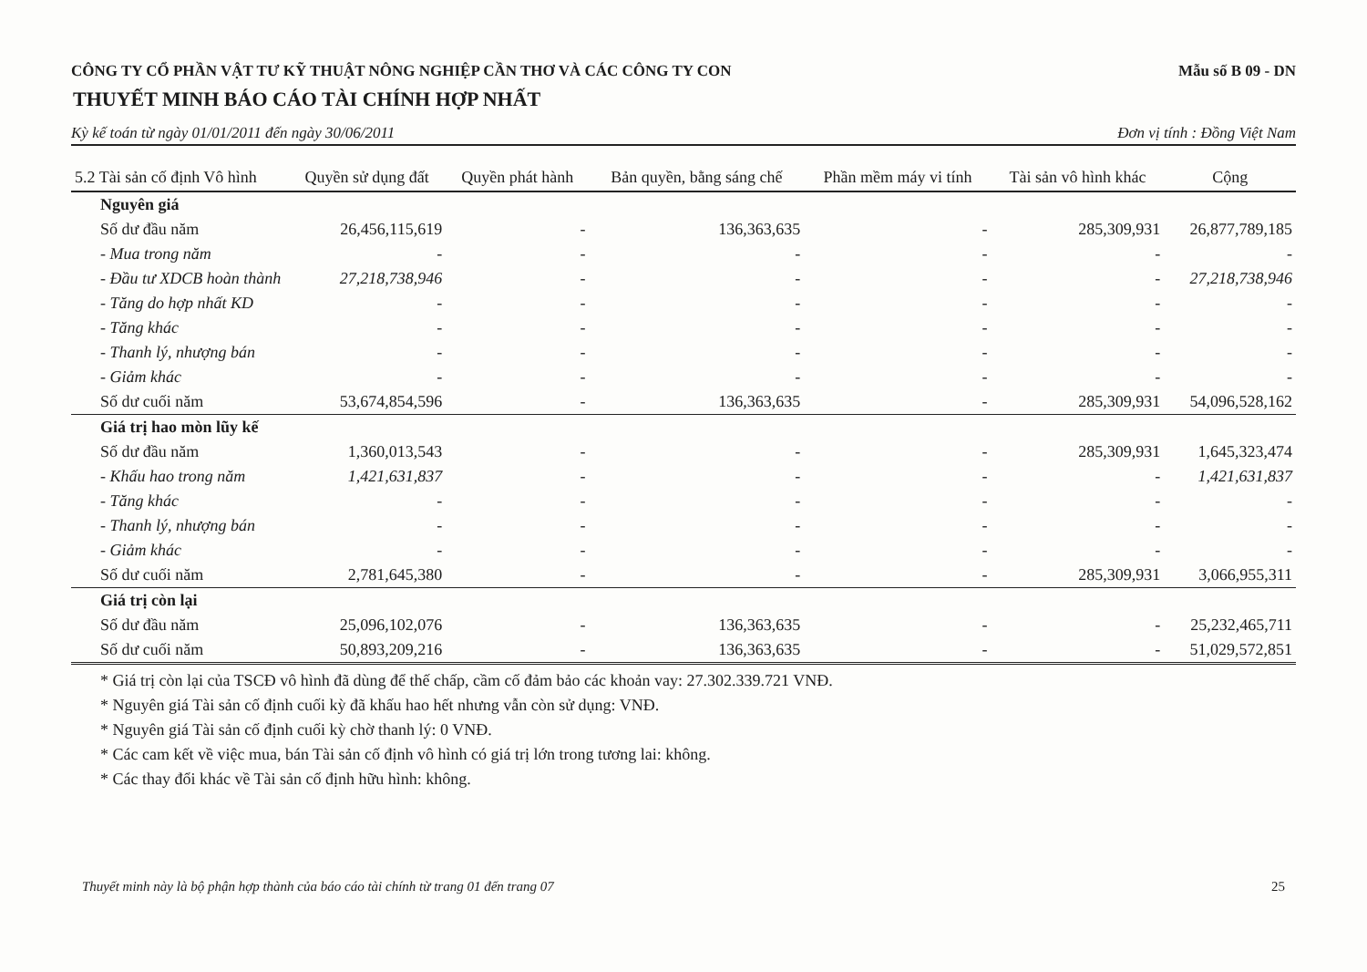CÔNG TY CỔ PHẦN VẬT TƯ KỸ THUẬT NÔNG NGHIỆP CẦN THƠ VÀ CÁC CÔNG TY CON Mẫu số B 09 - DN
THUYẾT MINH BÁO CÁO TÀI CHÍNH HỢP NHẤT
Kỳ kế toán từ ngày 01/01/2011 đến ngày 30/06/2011 Đơn vị tính : Đồng Việt Nam
| 5.2 Tài sản cố định Vô hình | Quyền sử dụng đất | Quyền phát hành | Bản quyền, bằng sáng chế | Phần mềm máy vi tính | Tài sản vô hình khác | Cộng |
| --- | --- | --- | --- | --- | --- | --- |
| Nguyên giá | | | | | | |
| Số dư đầu năm | 26,456,115,619 | - | 136,363,635 | - | 285,309,931 | 26,877,789,185 |
| - Mua trong năm | - | - | - | - | - | - |
| - Đầu tư XDCB hoàn thành | 27,218,738,946 | - | - | - | - | 27,218,738,946 |
| - Tăng do hợp nhất KD | - | - | - | - | - | - |
| - Tăng khác | - | - | - | - | - | - |
| - Thanh lý, nhượng bán | - | - | - | - | - | - |
| - Giảm khác | - | - | - | - | - | - |
| Số dư cuối năm | 53,674,854,596 | - | 136,363,635 | - | 285,309,931 | 54,096,528,162 |
| Giá trị hao mòn lũy kế | | | | | | |
| Số dư đầu năm | 1,360,013,543 | - | - | - | 285,309,931 | 1,645,323,474 |
| - Khấu hao trong năm | 1,421,631,837 | - | - | - | - | 1,421,631,837 |
| - Tăng khác | - | - | - | - | - | - |
| - Thanh lý, nhượng bán | - | - | - | - | - | - |
| - Giảm khác | - | - | - | - | - | - |
| Số dư cuối năm | 2,781,645,380 | - | - | - | 285,309,931 | 3,066,955,311 |
| Giá trị còn lại | | | | | | |
| Số dư đầu năm | 25,096,102,076 | - | 136,363,635 | - | - | 25,232,465,711 |
| Số dư cuối năm | 50,893,209,216 | - | 136,363,635 | - | - | 51,029,572,851 |
* Giá trị còn lại của TSCĐ vô hình đã dùng để thế chấp, cầm cố đảm bảo các khoản vay: 27.302.339.721 VNĐ.
* Nguyên giá Tài sản cố định cuối kỳ đã khấu hao hết nhưng vẫn còn sử dụng: VNĐ.
* Nguyên giá Tài sản cố định cuối kỳ chờ thanh lý: 0 VNĐ.
* Các cam kết về việc mua, bán Tài sản cố định vô hình có giá trị lớn trong tương lai: không.
* Các thay đổi khác về Tài sản cố định hữu hình: không.
Thuyết minh này là bộ phận hợp thành của báo cáo tài chính từ trang 01 đến trang 07 25